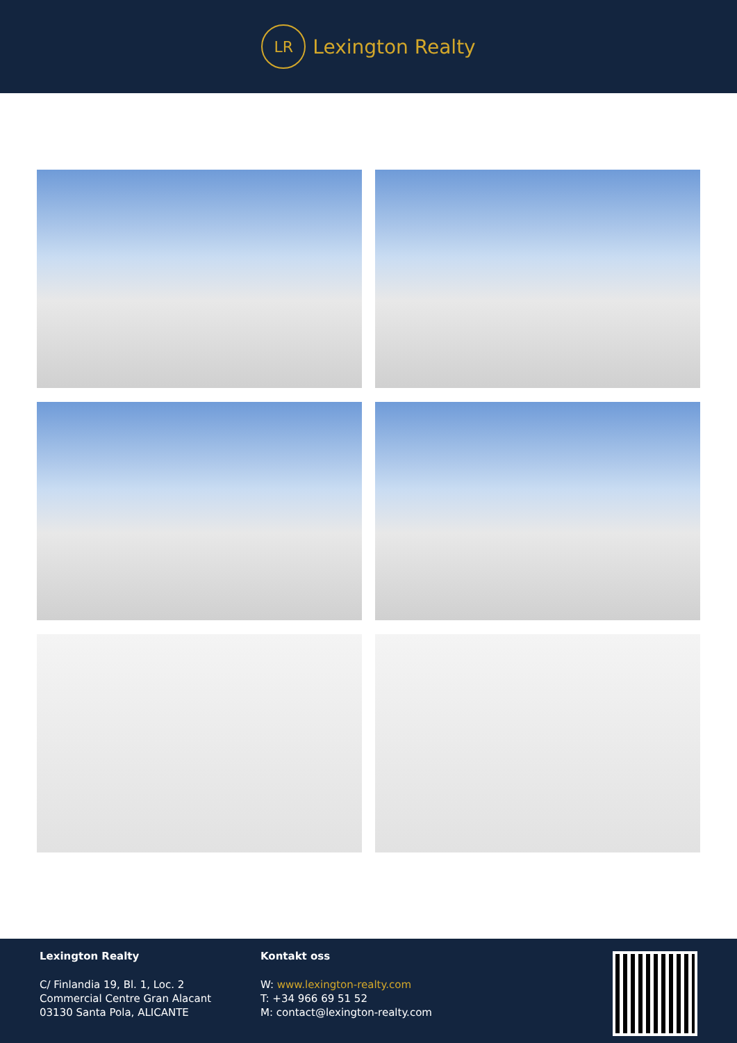LR
Lexington Realty
Lexington Realty
C/ Finlandia 19, Bl. 1, Loc. 2
Commercial Centre Gran Alacant
03130 Santa Pola, ALICANTE
Kontakt oss
W: www.lexington-realty.com
T: +34 966 69 51 52
M: contact@lexington-realty.com